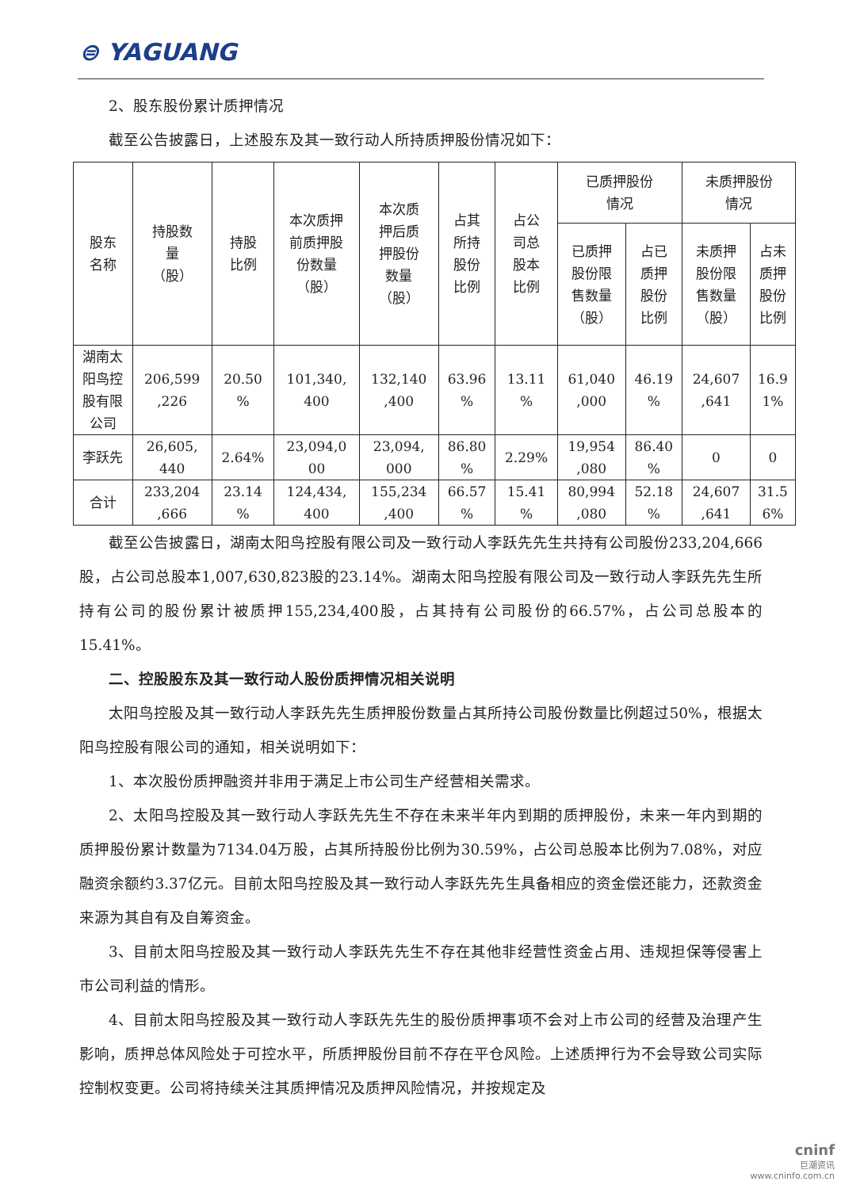⊜ YAGUANG
2、股东股份累计质押情况
截至公告披露日，上述股东及其一致行动人所持质押股份情况如下：
| 股东 名称 | 持股数 量 （股） | 持股 比例 | 本次质押 前质押股 份数量 （股） | 本次质 押后质 押股份 数量 （股） | 占其 所持 股份 比例 | 占公 司总 股本 比例 | 已质押股份 情况 | | 未质押股份 情况 | |
| --- | --- | --- | --- | --- | --- | --- | --- | --- | --- | --- |
| | | | | | | | 已质押 股份限 售数量 （股） | 占已 质押 股份 比例 | 未质押 股份限 售数量 （股） | 占未 质押 股份 比例 |
| 湖南太 阳鸟控 股有限 公司 | 206,599 ,226 | 20.50 % | 101,340, 400 | 132,140 ,400 | 63.96 % | 13.11 % | 61,040 ,000 | 46.19 % | 24,607 ,641 | 16.9 1% |
| 李跃先 | 26,605, 440 | 2.64% | 23,094,0 00 | 23,094, 000 | 86.80 % | 2.29% | 19,954 ,080 | 86.40 % | 0 | 0 |
| 合计 | 233,204 ,666 | 23.14 % | 124,434, 400 | 155,234 ,400 | 66.57 % | 15.41 % | 80,994 ,080 | 52.18 % | 24,607 ,641 | 31.5 6% |
截至公告披露日，湖南太阳鸟控股有限公司及一致行动人李跃先先生共持有公司股份233,204,666股，占公司总股本1,007,630,823股的23.14%。湖南太阳鸟控股有限公司及一致行动人李跃先先生所持有公司的股份累计被质押155,234,400股，占其持有公司股份的66.57%，占公司总股本的15.41%。
二、控股股东及其一致行动人股份质押情况相关说明
太阳鸟控股及其一致行动人李跃先先生质押股份数量占其所持公司股份数量比例超过50%，根据太阳鸟控股有限公司的通知，相关说明如下：
1、本次股份质押融资并非用于满足上市公司生产经营相关需求。
2、太阳鸟控股及其一致行动人李跃先先生不存在未来半年内到期的质押股份，未来一年内到期的质押股份累计数量为7134.04万股，占其所持股份比例为30.59%，占公司总股本比例为7.08%，对应融资余额约3.37亿元。目前太阳鸟控股及其一致行动人李跃先先生具备相应的资金偿还能力，还款资金来源为其自有及自筹资金。
3、目前太阳鸟控股及其一致行动人李跃先先生不存在其他非经营性资金占用、违规担保等侵害上市公司利益的情形。
4、目前太阳鸟控股及其一致行动人李跃先先生的股份质押事项不会对上市公司的经营及治理产生影响，质押总体风险处于可控水平，所质押股份目前不存在平仓风险。上述质押行为不会导致公司实际控制权变更。公司将持续关注其质押情况及质押风险情况，并按规定及
cninf
巨潮资讯
www.cninfo.com.cn